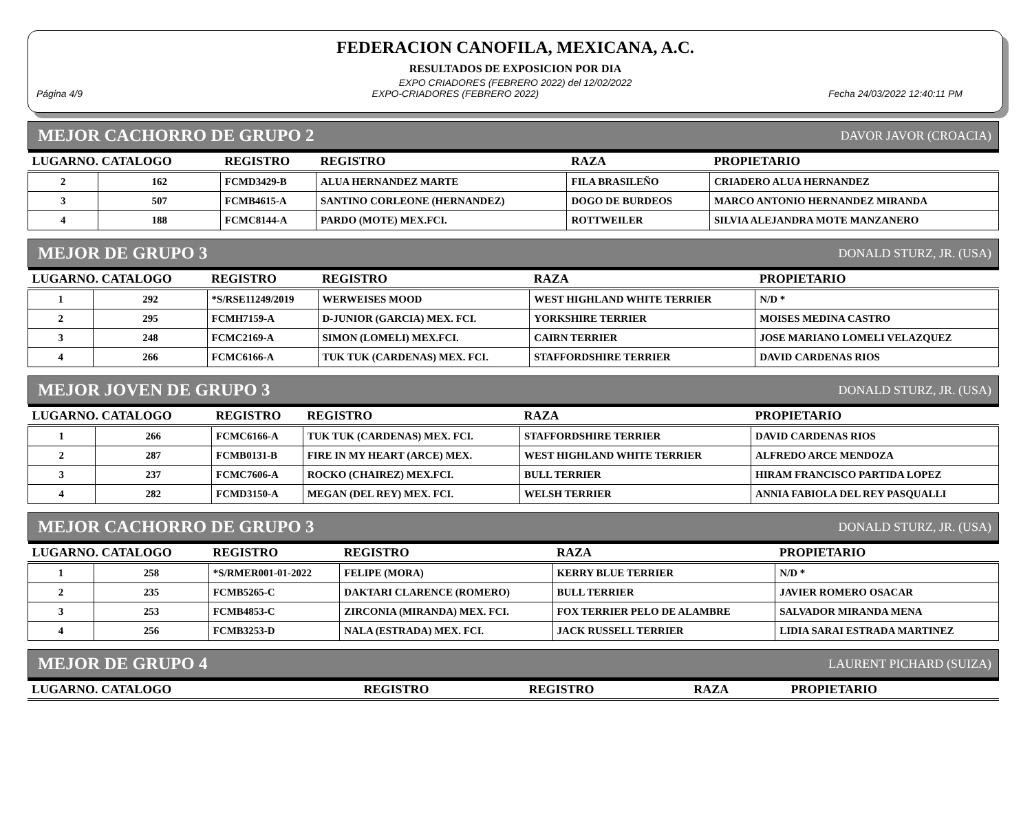FEDERACION CANOFILA, MEXICANA, A.C.
RESULTADOS DE EXPOSICION POR DIA
EXPO CRIADORES (FEBRERO 2022) del 12/02/2022
Página 4/9 EXPO-CRIADORES (FEBRERO 2022) Fecha 24/03/2022 12:40:11 PM
MEJOR CACHORRO DE GRUPO 2 DAVOR JAVOR (CROACIA)
| LUGARNO. CATALOGO | | REGISTRO | REGISTRO | RAZA | PROPIETARIO |
| --- | --- | --- | --- | --- | --- |
| 2 | 162 | FCMD3429-B | ALUA HERNANDEZ MARTE | FILA BRASILEÑO | CRIADERO ALUA HERNANDEZ |
| 3 | 507 | FCMB4615-A | SANTINO CORLEONE (HERNANDEZ) | DOGO DE BURDEOS | MARCO ANTONIO HERNANDEZ MIRANDA |
| 4 | 188 | FCMC8144-A | PARDO (MOTE) MEX.FCI. | ROTTWEILER | SILVIA ALEJANDRA MOTE MANZANERO |
MEJOR DE GRUPO 3 DONALD STURZ, JR. (USA)
| LUGARNO. CATALOGO | | REGISTRO | REGISTRO | RAZA | PROPIETARIO |
| --- | --- | --- | --- | --- | --- |
| 1 | 292 | *S/RSE11249/2019 | WERWEISES MOOD | WEST HIGHLAND WHITE TERRIER | N/D * |
| 2 | 295 | FCMH7159-A | D-JUNIOR (GARCIA) MEX. FCI. | YORKSHIRE TERRIER | MOISES MEDINA CASTRO |
| 3 | 248 | FCMC2169-A | SIMON (LOMELI) MEX.FCI. | CAIRN TERRIER | JOSE MARIANO LOMELI VELAZQUEZ |
| 4 | 266 | FCMC6166-A | TUK TUK (CARDENAS) MEX. FCI. | STAFFORDSHIRE TERRIER | DAVID CARDENAS RIOS |
MEJOR JOVEN DE GRUPO 3 DONALD STURZ, JR. (USA)
| LUGARNO. CATALOGO | | REGISTRO | REGISTRO | RAZA | PROPIETARIO |
| --- | --- | --- | --- | --- | --- |
| 1 | 266 | FCMC6166-A | TUK TUK (CARDENAS) MEX. FCI. | STAFFORDSHIRE TERRIER | DAVID CARDENAS RIOS |
| 2 | 287 | FCMB0131-B | FIRE IN MY HEART (ARCE) MEX. | WEST HIGHLAND WHITE TERRIER | ALFREDO ARCE MENDOZA |
| 3 | 237 | FCMC7606-A | ROCKO (CHAIREZ) MEX.FCI. | BULL TERRIER | HIRAM FRANCISCO PARTIDA LOPEZ |
| 4 | 282 | FCMD3150-A | MEGAN (DEL REY) MEX. FCI. | WELSH TERRIER | ANNIA FABIOLA DEL REY PASQUALLI |
MEJOR CACHORRO DE GRUPO 3 DONALD STURZ, JR. (USA)
| LUGARNO. CATALOGO | | REGISTRO | REGISTRO | RAZA | PROPIETARIO |
| --- | --- | --- | --- | --- | --- |
| 1 | 258 | *S/RMER001-01-2022 | FELIPE (MORA) | KERRY BLUE TERRIER | N/D * |
| 2 | 235 | FCMB5265-C | DAKTARI CLARENCE (ROMERO) | BULL TERRIER | JAVIER ROMERO OSACAR |
| 3 | 253 | FCMB4853-C | ZIRCONIA (MIRANDA) MEX. FCI. | FOX TERRIER PELO DE ALAMBRE | SALVADOR MIRANDA MENA |
| 4 | 256 | FCMB3253-D | NALA (ESTRADA) MEX. FCI. | JACK RUSSELL TERRIER | LIDIA SARAI ESTRADA MARTINEZ |
MEJOR DE GRUPO 4 LAURENT PICHARD (SUIZA)
| LUGARNO. CATALOGO | REGISTRO | REGISTRO | RAZA | PROPIETARIO |
| --- | --- | --- | --- | --- |